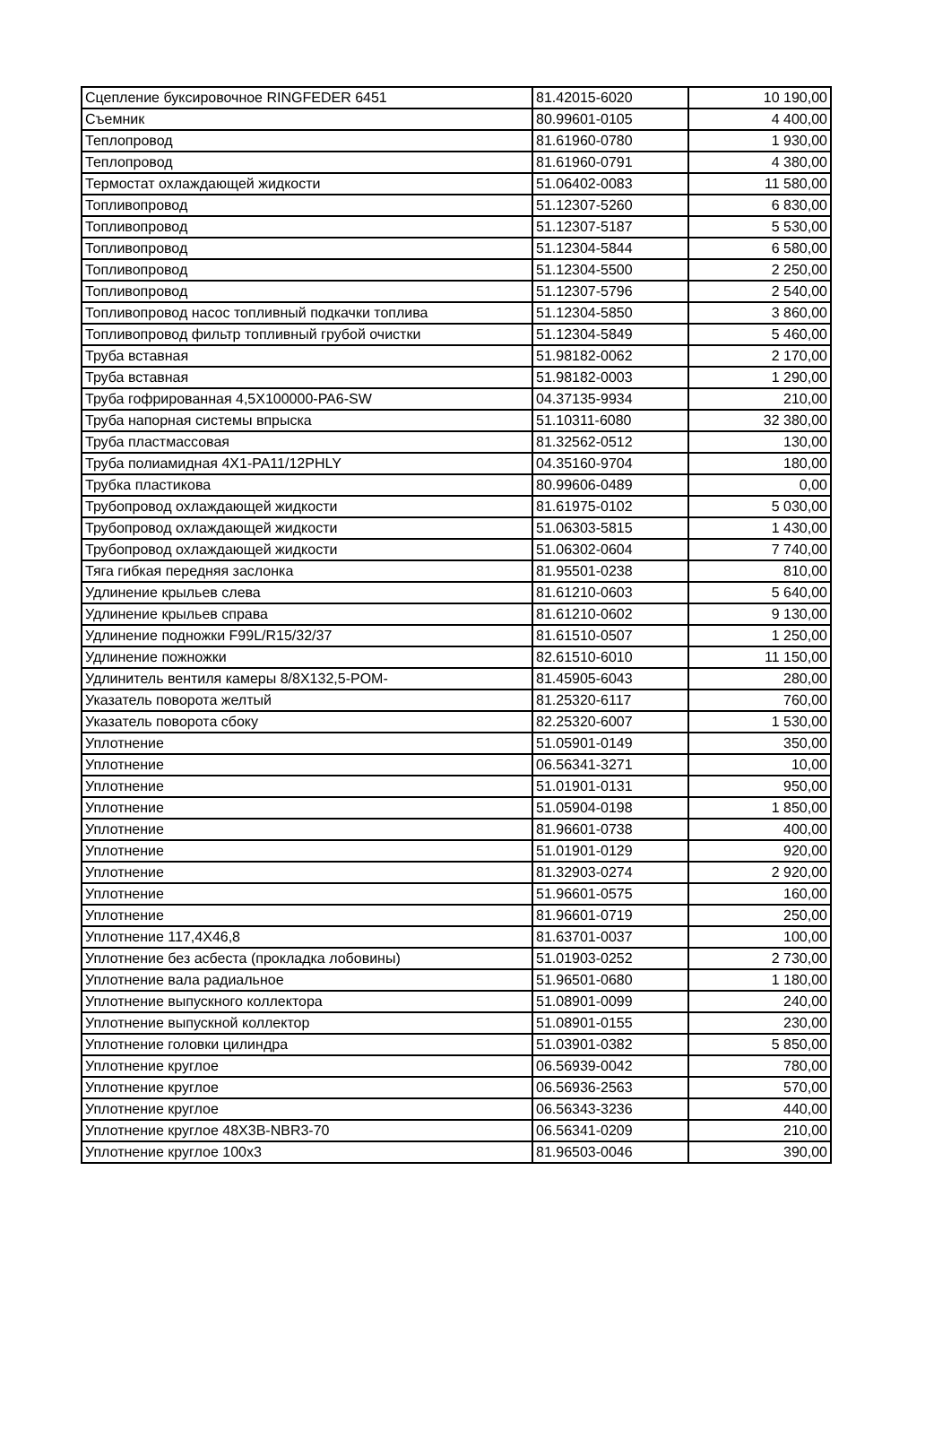| Сцепление буксировочное RINGFEDER 6451 | 81.42015-6020 | 10 190,00 |
| Съемник | 80.99601-0105 | 4 400,00 |
| Теплопровод | 81.61960-0780 | 1 930,00 |
| Теплопровод | 81.61960-0791 | 4 380,00 |
| Термостат охлаждающей жидкости | 51.06402-0083 | 11 580,00 |
| Топливопровод | 51.12307-5260 | 6 830,00 |
| Топливопровод | 51.12307-5187 | 5 530,00 |
| Топливопровод | 51.12304-5844 | 6 580,00 |
| Топливопровод | 51.12304-5500 | 2 250,00 |
| Топливопровод | 51.12307-5796 | 2 540,00 |
| Топливопровод насос топливный подкачки топлива | 51.12304-5850 | 3 860,00 |
| Топливопровод фильтр топливный грубой очистки | 51.12304-5849 | 5 460,00 |
| Труба вставная | 51.98182-0062 | 2 170,00 |
| Труба вставная | 51.98182-0003 | 1 290,00 |
| Труба гофрированная 4,5X100000-PA6-SW | 04.37135-9934 | 210,00 |
| Труба напорная системы впрыска | 51.10311-6080 | 32 380,00 |
| Труба пластмассовая | 81.32562-0512 | 130,00 |
| Труба полиамидная 4X1-PA11/12PHLY | 04.35160-9704 | 180,00 |
| Трубка пластикова | 80.99606-0489 | 0,00 |
| Трубопровод охлаждающей жидкости | 81.61975-0102 | 5 030,00 |
| Трубопровод охлаждающей жидкости | 51.06303-5815 | 1 430,00 |
| Трубопровод охлаждающей жидкости | 51.06302-0604 | 7 740,00 |
| Тяга гибкая передняя заслонка | 81.95501-0238 | 810,00 |
| Удлинение крыльев слева | 81.61210-0603 | 5 640,00 |
| Удлинение крыльев справа | 81.61210-0602 | 9 130,00 |
| Удлинение подножки F99L/R15/32/37 | 81.61510-0507 | 1 250,00 |
| Удлинение пожножки | 82.61510-6010 | 11 150,00 |
| Удлинитель вентиля камеры 8/8X132,5-POM- | 81.45905-6043 | 280,00 |
| Указатель поворота желтый | 81.25320-6117 | 760,00 |
| Указатель поворота сбоку | 82.25320-6007 | 1 530,00 |
| Уплотнение | 51.05901-0149 | 350,00 |
| Уплотнение | 06.56341-3271 | 10,00 |
| Уплотнение | 51.01901-0131 | 950,00 |
| Уплотнение | 51.05904-0198 | 1 850,00 |
| Уплотнение | 81.96601-0738 | 400,00 |
| Уплотнение | 51.01901-0129 | 920,00 |
| Уплотнение | 81.32903-0274 | 2 920,00 |
| Уплотнение | 51.96601-0575 | 160,00 |
| Уплотнение | 81.96601-0719 | 250,00 |
| Уплотнение 117,4X46,8 | 81.63701-0037 | 100,00 |
| Уплотнение без асбеста (прокладка лобовины) | 51.01903-0252 | 2 730,00 |
| Уплотнение вала радиальное | 51.96501-0680 | 1 180,00 |
| Уплотнение выпускного коллектора | 51.08901-0099 | 240,00 |
| Уплотнение выпускной коллектор | 51.08901-0155 | 230,00 |
| Уплотнение головки цилиндра | 51.03901-0382 | 5 850,00 |
| Уплотнение круглое | 06.56939-0042 | 780,00 |
| Уплотнение круглое | 06.56936-2563 | 570,00 |
| Уплотнение круглое | 06.56343-3236 | 440,00 |
| Уплотнение круглое 48X3B-NBR3-70 | 06.56341-0209 | 210,00 |
| Уплотнение круглое 100x3 | 81.96503-0046 | 390,00 |